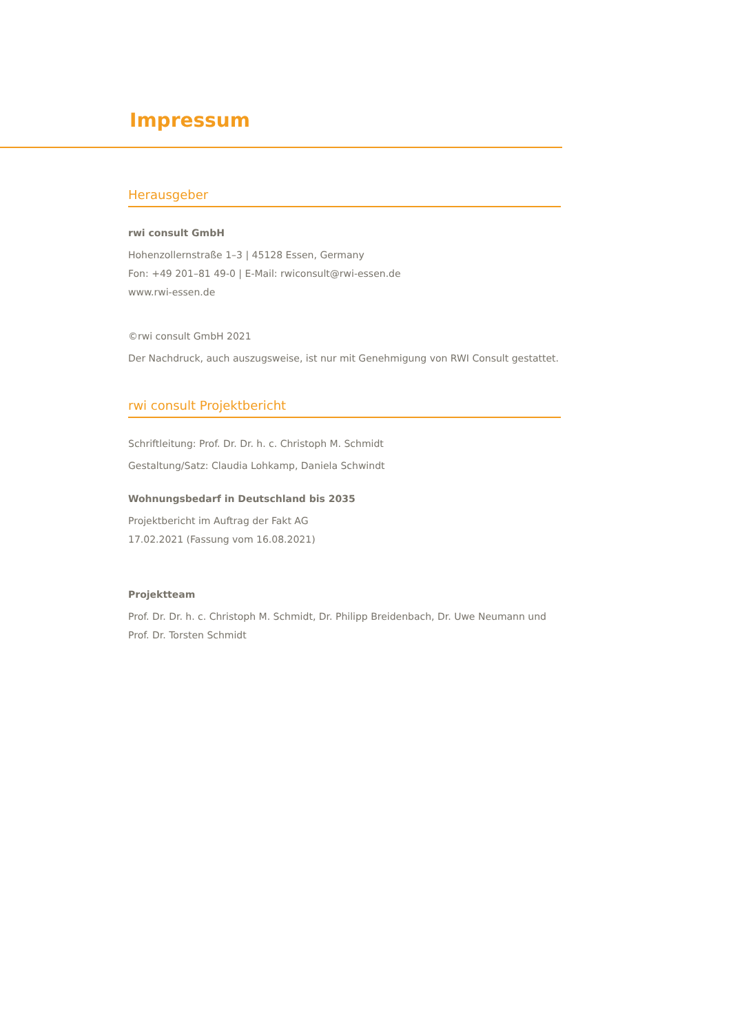Impressum
Herausgeber
rwi consult GmbH
Hohenzollernstraße 1–3 | 45128 Essen, Germany
Fon: +49 201–81 49-0 | E-Mail: rwiconsult@rwi-essen.de
www.rwi-essen.de
©rwi consult GmbH 2021
Der Nachdruck, auch auszugsweise, ist nur mit Genehmigung von RWI Consult gestattet.
rwi consult Projektbericht
Schriftleitung: Prof. Dr. Dr. h. c. Christoph M. Schmidt
Gestaltung/Satz: Claudia Lohkamp, Daniela Schwindt
Wohnungsbedarf in Deutschland bis 2035
Projektbericht im Auftrag der Fakt AG
17.02.2021 (Fassung vom 16.08.2021)
Projektteam
Prof. Dr. Dr. h. c. Christoph M. Schmidt, Dr. Philipp Breidenbach, Dr. Uwe Neumann und Prof. Dr. Torsten Schmidt